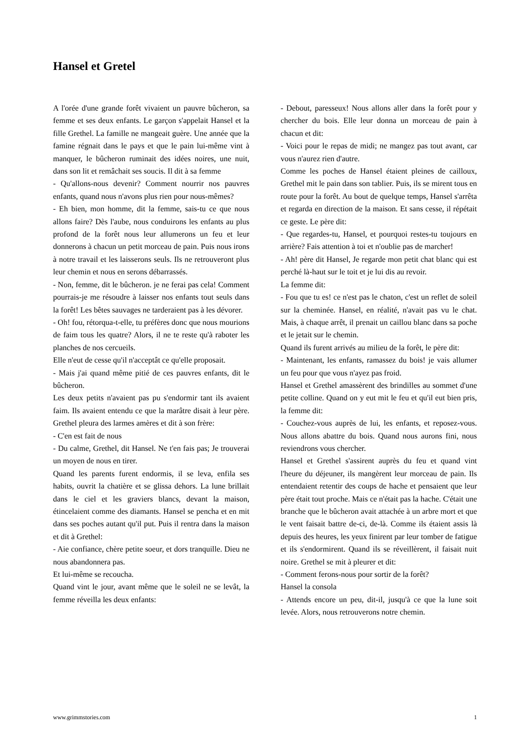Hansel et Gretel
A l'orée d'une grande forêt vivaient un pauvre bûcheron, sa femme et ses deux enfants. Le garçon s'appelait Hansel et la fille Grethel. La famille ne mangeait guère. Une année que la famine régnait dans le pays et que le pain lui-même vint à manquer, le bûcheron ruminait des idées noires, une nuit, dans son lit et remâchait ses soucis. Il dit à sa femme
- Qu'allons-nous devenir? Comment nourrir nos pauvres enfants, quand nous n'avons plus rien pour nous-mêmes?
- Eh bien, mon homme, dit la femme, sais-tu ce que nous allons faire? Dès l'aube, nous conduirons les enfants au plus profond de la forêt nous leur allumerons un feu et leur donnerons à chacun un petit morceau de pain. Puis nous irons à notre travail et les laisserons seuls. Ils ne retrouveront plus leur chemin et nous en serons débarrassés.
- Non, femme, dit le bûcheron. je ne ferai pas cela! Comment pourrais-je me résoudre à laisser nos enfants tout seuls dans la forêt! Les bêtes sauvages ne tarderaient pas à les dévorer.
- Oh! fou, rétorqua-t-elle, tu préfères donc que nous mourions de faim tous les quatre? Alors, il ne te reste qu'à raboter les planches de nos cercueils.
Elle n'eut de cesse qu'il n'acceptât ce qu'elle proposait.
- Mais j'ai quand même pitié de ces pauvres enfants, dit le bûcheron.
Les deux petits n'avaient pas pu s'endormir tant ils avaient faim. Ils avaient entendu ce que la marâtre disait à leur père. Grethel pleura des larmes amères et dit à son frère:
- C'en est fait de nous
- Du calme, Grethel, dit Hansel. Ne t'en fais pas; Je trouverai un moyen de nous en tirer.
Quand les parents furent endormis, il se leva, enfila ses habits, ouvrit la chatière et se glissa dehors. La lune brillait dans le ciel et les graviers blancs, devant la maison, étincelaient comme des diamants. Hansel se pencha et en mit dans ses poches autant qu'il put. Puis il rentra dans la maison et dit à Grethel:
- Aie confiance, chère petite soeur, et dors tranquille. Dieu ne nous abandonnera pas.
Et lui-même se recoucha.
Quand vint le jour, avant même que le soleil ne se levât, la femme réveilla les deux enfants:
- Debout, paresseux! Nous allons aller dans la forêt pour y chercher du bois. Elle leur donna un morceau de pain à chacun et dit:
- Voici pour le repas de midi; ne mangez pas tout avant, car vous n'aurez rien d'autre.
Comme les poches de Hansel étaient pleines de cailloux, Grethel mit le pain dans son tablier. Puis, ils se mirent tous en route pour la forêt. Au bout de quelque temps, Hansel s'arrêta et regarda en direction de la maison. Et sans cesse, il répétait ce geste. Le père dit:
- Que regardes-tu, Hansel, et pourquoi restes-tu toujours en arrière? Fais attention à toi et n'oublie pas de marcher!
- Ah! père dit Hansel, Je regarde mon petit chat blanc qui est perché là-haut sur le toit et je lui dis au revoir.
La femme dit:
- Fou que tu es! ce n'est pas le chaton, c'est un reflet de soleil sur la cheminée. Hansel, en réalité, n'avait pas vu le chat. Mais, à chaque arrêt, il prenait un caillou blanc dans sa poche et le jetait sur le chemin.
Quand ils furent arrivés au milieu de la forêt, le père dit:
- Maintenant, les enfants, ramassez du bois! je vais allumer un feu pour que vous n'ayez pas froid.
Hansel et Grethel amassèrent des brindilles au sommet d'une petite colline. Quand on y eut mit le feu et qu'il eut bien pris, la femme dit:
- Couchez-vous auprès de lui, les enfants, et reposez-vous. Nous allons abattre du bois. Quand nous aurons fini, nous reviendrons vous chercher.
Hansel et Grethel s'assirent auprès du feu et quand vint l'heure du déjeuner, ils mangèrent leur morceau de pain. Ils entendaient retentir des coups de hache et pensaient que leur père était tout proche. Mais ce n'était pas la hache. C'était une branche que le bûcheron avait attachée à un arbre mort et que le vent faisait battre de-ci, de-là. Comme ils étaient assis là depuis des heures, les yeux finirent par leur tomber de fatigue et ils s'endormirent. Quand ils se réveillèrent, il faisait nuit noire. Grethel se mit à pleurer et dit:
- Comment ferons-nous pour sortir de la forêt?
Hansel la consola
- Attends encore un peu, dit-il, jusqu'à ce que la lune soit levée. Alors, nous retrouverons notre chemin.
www.grimmstories.com 1